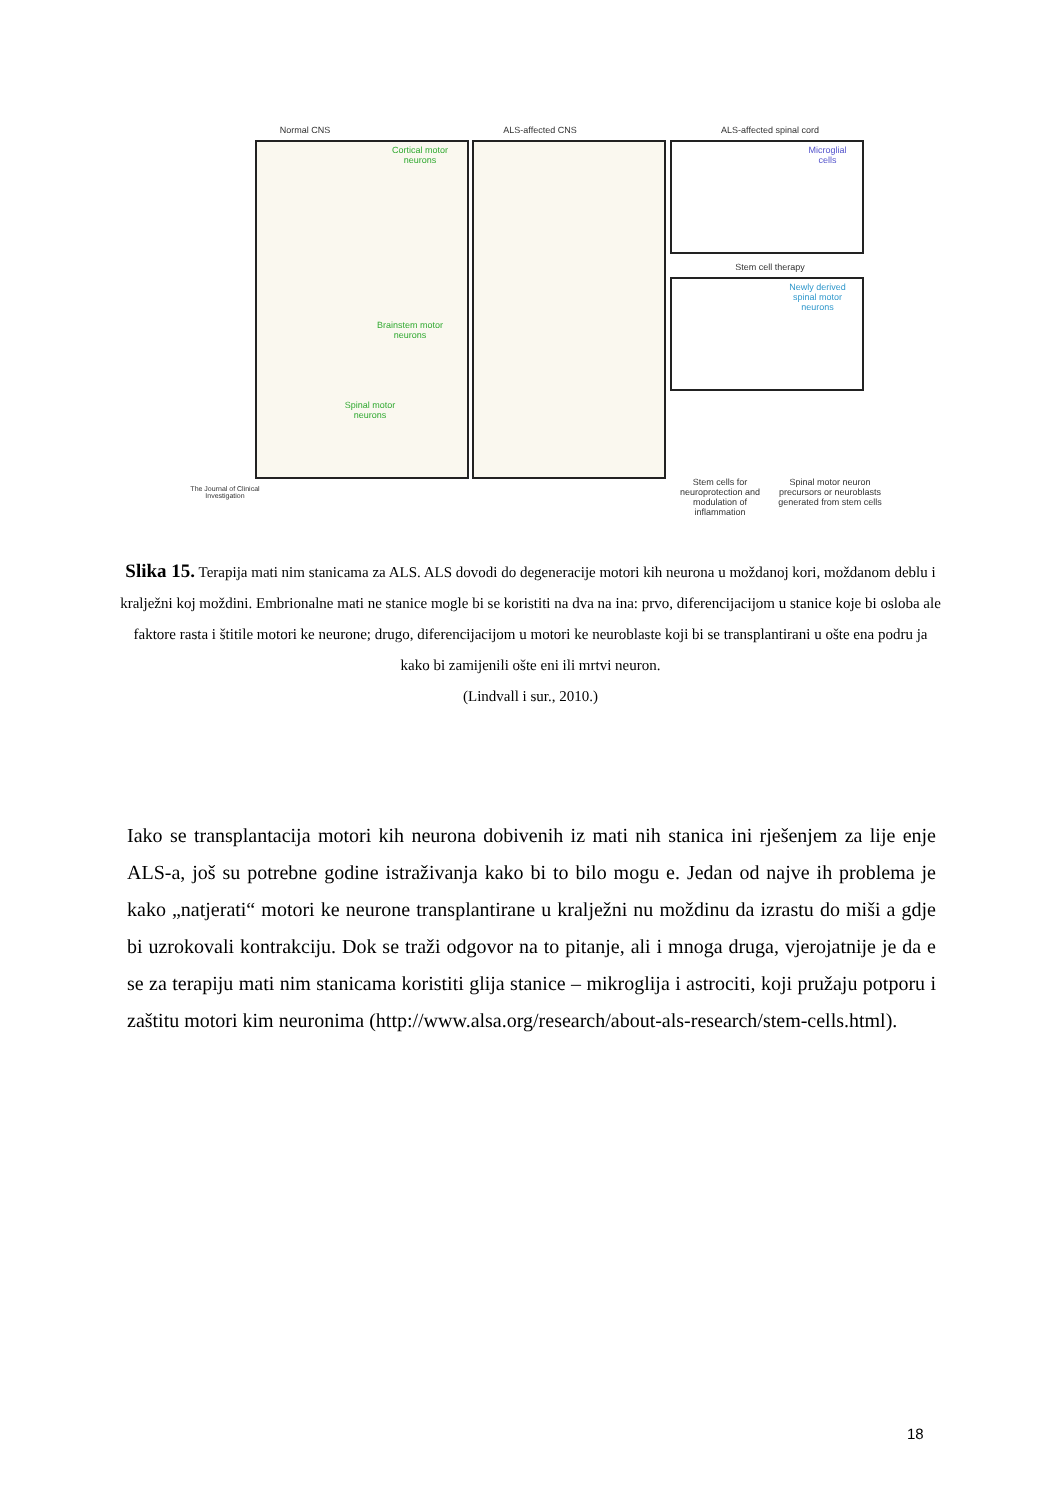Normal CNS ALS-affected CNS ALS-affected spinal cord
Cortical motor neurons
Brainstem motor neurons
Spinal motor neurons
Microglial cells
Stem cell therapy
Newly derived spinal motor neurons
Stem cells for neuroprotection and modulation of inflammation
Spinal motor neuron precursors or neuroblasts generated from stem cells
The Journal of Clinical Investigation
Slika 15. Terapija mati nim stanicama za ALS. ALS dovodi do degeneracije motori kih neurona u moždanoj kori, moždanom deblu i kralježni koj moždini. Embrionalne mati ne stanice mogle bi se koristiti na dva na ina: prvo, diferencijacijom u stanice koje bi osloba ale faktore rasta i štitile motori ke neurone; drugo, diferencijacijom u motori ke neuroblaste koji bi se transplantirani u ošte ena podru ja kako bi zamijenili ošte eni ili mrtvi neuron.
(Lindvall i sur., 2010.)
Iako se transplantacija motori kih neurona dobivenih iz mati nih stanica ini rješenjem za lije enje ALS-a, još su potrebne godine istraživanja kako bi to bilo mogu e. Jedan od najve ih problema je kako „natjerati“ motori ke neurone transplantirane u kralježni nu moždinu da izrastu do miši a gdje bi uzrokovali kontrakciju. Dok se traži odgovor na to pitanje, ali i mnoga druga, vjerojatnije je da e se za terapiju mati nim stanicama koristiti glija stanice – mikroglija i astrociti, koji pružaju potporu i zaštitu motori kim neuronima (http://www.alsa.org/research/about-als-research/stem-cells.html).
18